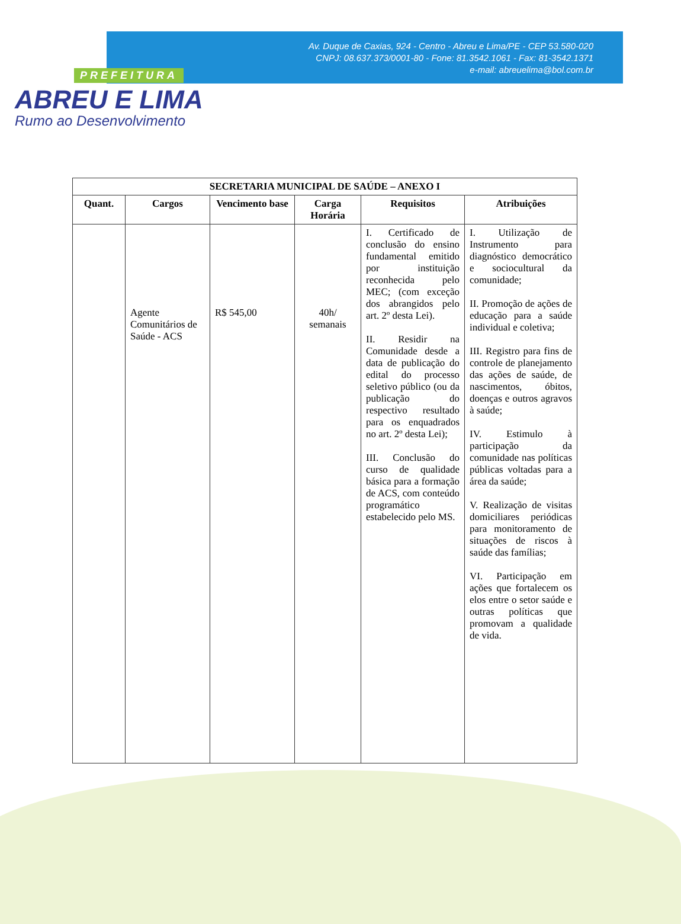PREFEITURA
ABREU E LIMA
Rumo ao Desenvolvimento
Av. Duque de Caxias, 924 - Centro - Abreu e Lima/PE - CEP 53.580-020
CNPJ: 08.637.373/0001-80 - Fone: 81.3542.1061 - Fax: 81-3542.1371
e-mail: abreuelima@bol.com.br
| SECRETARIA MUNICIPAL DE SAÚDE – ANEXO I | | | | | |
| --- | --- | --- | --- | --- | --- |
| Quant. | Cargos | Vencimento base | Carga Horária | Requisitos | Atribuições |
| | Agente Comunitários de Saúde - ACS | R$ 545,00 | 40h/ semanais | I. Certificado de conclusão do ensino fundamental emitido por instituição reconhecida pelo MEC; (com exceção dos abrangidos pelo art. 2º desta Lei). II. Residir na Comunidade desde a data de publicação do edital do processo seletivo público (ou da publicação do respectivo resultado para os enquadrados no art. 2º desta Lei); III. Conclusão do curso de qualidade básica para a formação de ACS, com conteúdo programático estabelecido pelo MS. | I. Utilização de Instrumento para diagnóstico democrático e sociocultural da comunidade; II. Promoção de ações de educação para a saúde individual e coletiva; III. Registro para fins de controle de planejamento das ações de saúde, de nascimentos, óbitos, doenças e outros agravos à saúde; IV. Estimulo à participação da comunidade nas políticas públicas voltadas para a área da saúde; V. Realização de visitas domiciliares periódicas para monitoramento de situações de riscos à saúde das famílias; VI. Participação em ações que fortalecem os elos entre o setor saúde e outras políticas que promovam a qualidade de vida. |